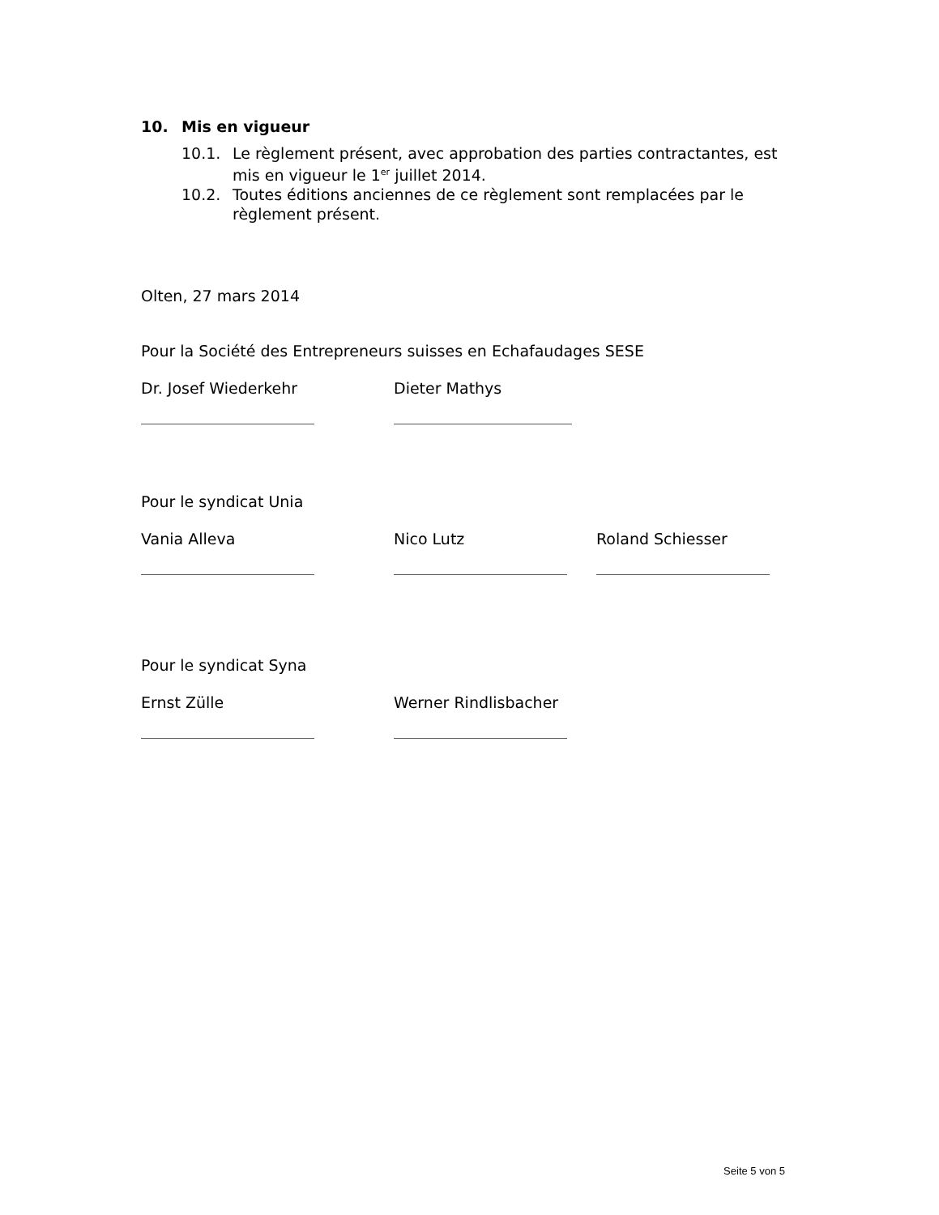10. Mis en vigueur
10.1. Le règlement présent, avec approbation des parties contractantes, est mis en vigueur le 1<sup>er</sup> juillet 2014.
10.2. Toutes éditions anciennes de ce règlement sont remplacées par le règlement présent.
Olten, 27 mars 2014
Pour la Société des Entrepreneurs suisses en Echafaudages SESE
Dr. Josef Wiederkehr Dieter Mathys
Pour le syndicat Unia
Vania Alleva Nico Lutz Roland Schiesser
Pour le syndicat Syna
Ernst Zülle Werner Rindlisbacher
Seite 5 von 5